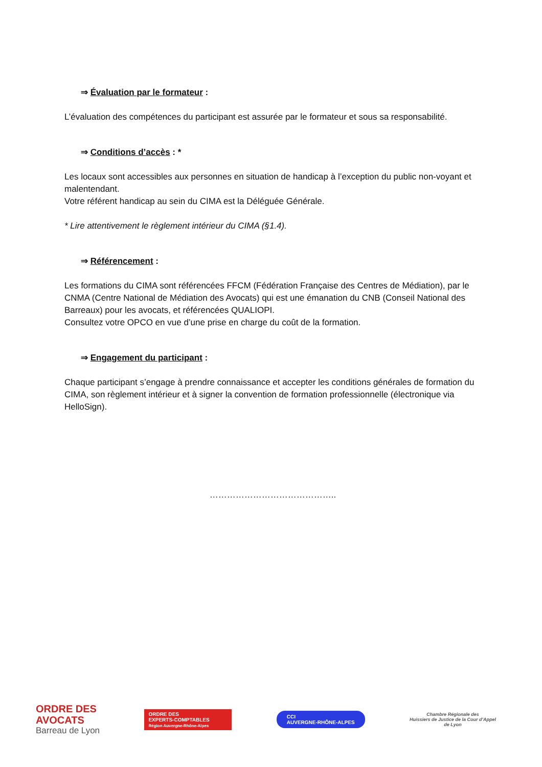⇒ Évaluation par le formateur :
L’évaluation des compétences du participant est assurée par le formateur et sous sa responsabilité.
⇒ Conditions d’accès : *
Les locaux sont accessibles aux personnes en situation de handicap à l’exception du public non-voyant et malentendant.
Votre référent handicap au sein du CIMA est la Déléguée Générale.
* Lire attentivement le règlement intérieur du CIMA (§1.4).
⇒ Référencement :
Les formations du CIMA sont référencées FFCM (Fédération Française des Centres de Médiation), par le CNMA (Centre National de Médiation des Avocats) qui est une émanation du CNB (Conseil National des Barreaux) pour les avocats, et référencées QUALIOPI.
Consultez votre OPCO en vue d’une prise en charge du coût de la formation.
⇒ Engagement du participant :
Chaque participant s’engage à prendre connaissance et accepter les conditions générales de formation du CIMA, son règlement intérieur et à signer la convention de formation professionnelle (électronique via HelloSign).
……………………………………..
ORDRE DES
AVOCATS
Barreau de Lyon
ORDRE DES
EXPERTS-COMPTABLES
Région Auvergne-Rhône-Alpes
CCI
AUVERGNE-RHÔNE-ALPES
Chambre Régionale des
Huissiers de Justice de la Cour d’Appel
de Lyon